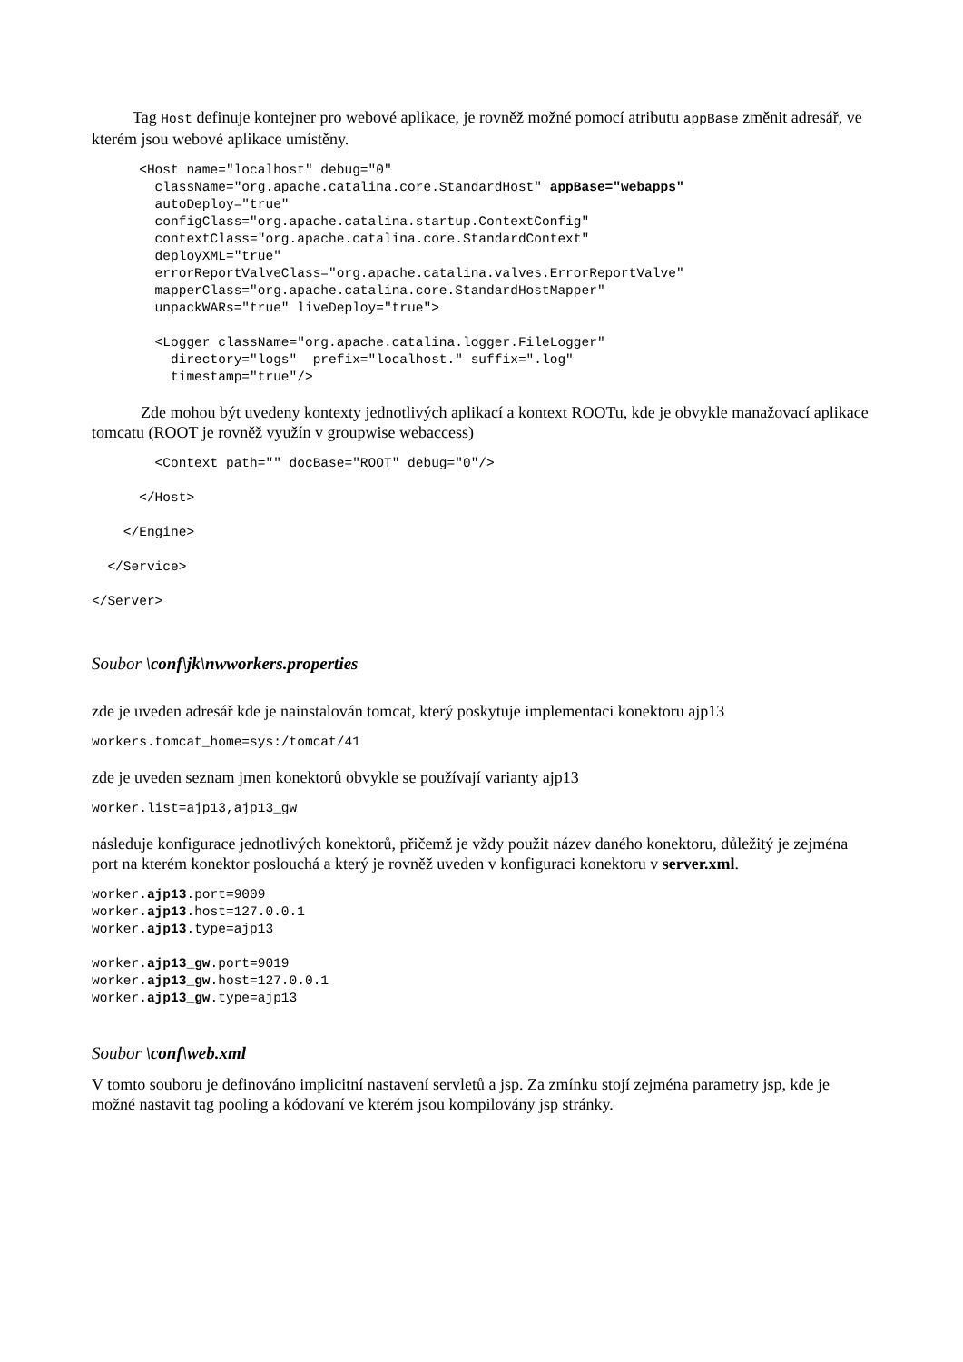Tag Host definuje kontejner pro webové aplikace, je rovněž možné pomocí atributu appBase změnit adresář, ve kterém jsou webové aplikace umístěny.
      <Host name="localhost" debug="0"
        className="org.apache.catalina.core.StandardHost" appBase="webapps"
        autoDeploy="true"
        configClass="org.apache.catalina.startup.ContextConfig"
        contextClass="org.apache.catalina.core.StandardContext"
        deployXML="true"
        errorReportValveClass="org.apache.catalina.valves.ErrorReportValve"
        mapperClass="org.apache.catalina.core.StandardHostMapper"
        unpackWARs="true" liveDeploy="true">

        <Logger className="org.apache.catalina.logger.FileLogger"
          directory="logs"  prefix="localhost." suffix=".log"
          timestamp="true"/>
Zde mohou být uvedeny kontexty jednotlivých aplikací a kontext ROOTu, kde je obvykle manažovací aplikace tomcatu (ROOT je rovněž využín v groupwise webaccess)
        <Context path="" docBase="ROOT" debug="0"/>

      </Host>

    </Engine>

  </Service>

</Server>
Soubor \conf\jk\nwworkers.properties
zde je uveden adresář kde je nainstalován tomcat, který poskytuje implementaci konektoru ajp13
workers.tomcat_home=sys:/tomcat/41
zde je uveden seznam jmen konektorů obvykle se používají varianty ajp13
worker.list=ajp13,ajp13_gw
následuje konfigurace jednotlivých konektorů, přičemž je vždy použit název daného konektoru, důležitý je zejména port na kterém konektor poslouchá a který je rovněž uveden v konfiguraci konektoru v server.xml.
worker.ajp13.port=9009
worker.ajp13.host=127.0.0.1
worker.ajp13.type=ajp13

worker.ajp13_gw.port=9019
worker.ajp13_gw.host=127.0.0.1
worker.ajp13_gw.type=ajp13
Soubor \conf\web.xml
V tomto souboru je definováno implicitní nastavení servletů a jsp. Za zmínku stojí zejména parametry jsp, kde je možné nastavit tag pooling a kódovaní ve kterém jsou kompilovány jsp stránky.